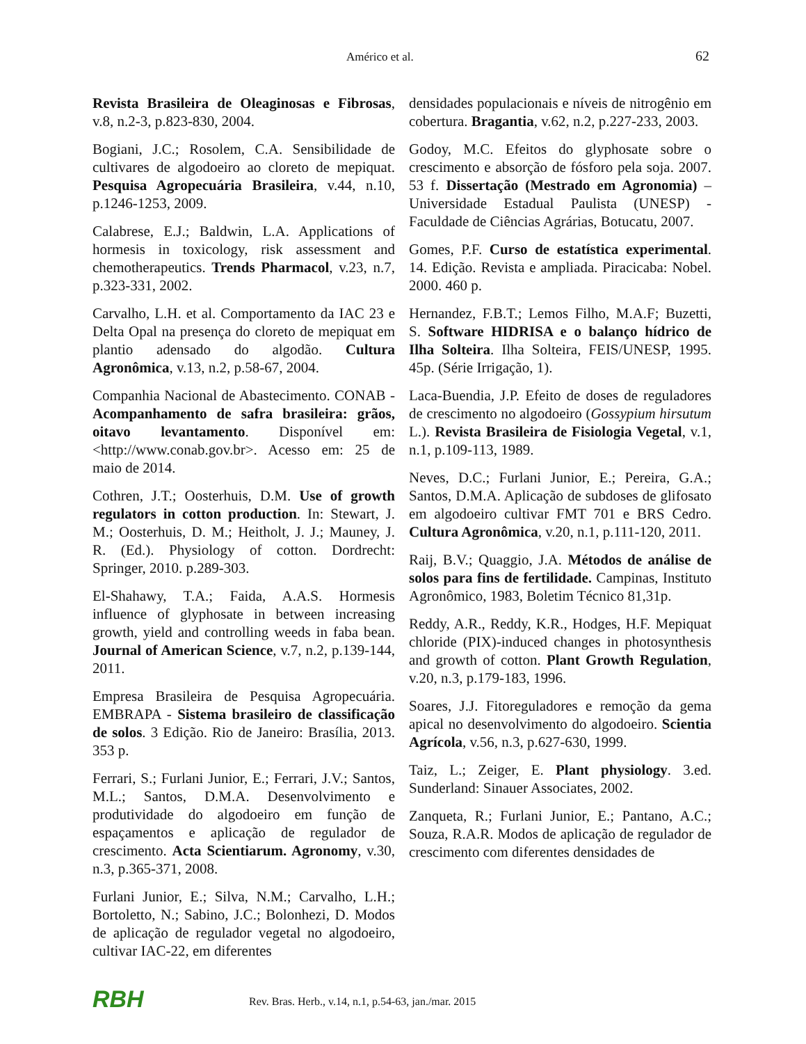Américo et al. 62
Revista Brasileira de Oleaginosas e Fibrosas, v.8, n.2-3, p.823-830, 2004.
Bogiani, J.C.; Rosolem, C.A. Sensibilidade de cultivares de algodoeiro ao cloreto de mepiquat. Pesquisa Agropecuária Brasileira, v.44, n.10, p.1246-1253, 2009.
Calabrese, E.J.; Baldwin, L.A. Applications of hormesis in toxicology, risk assessment and chemotherapeutics. Trends Pharmacol, v.23, n.7, p.323-331, 2002.
Carvalho, L.H. et al. Comportamento da IAC 23 e Delta Opal na presença do cloreto de mepiquat em plantio adensado do algodão. Cultura Agronômica, v.13, n.2, p.58-67, 2004.
Companhia Nacional de Abastecimento. CONAB - Acompanhamento de safra brasileira: grãos, oitavo levantamento. Disponível em: <http://www.conab.gov.br>. Acesso em: 25 de maio de 2014.
Cothren, J.T.; Oosterhuis, D.M. Use of growth regulators in cotton production. In: Stewart, J. M.; Oosterhuis, D. M.; Heitholt, J. J.; Mauney, J. R. (Ed.). Physiology of cotton. Dordrecht: Springer, 2010. p.289-303.
El-Shahawy, T.A.; Faida, A.A.S. Hormesis influence of glyphosate in between increasing growth, yield and controlling weeds in faba bean. Journal of American Science, v.7, n.2, p.139-144, 2011.
Empresa Brasileira de Pesquisa Agropecuária. EMBRAPA - Sistema brasileiro de classificação de solos. 3 Edição. Rio de Janeiro: Brasília, 2013. 353 p.
Ferrari, S.; Furlani Junior, E.; Ferrari, J.V.; Santos, M.L.; Santos, D.M.A. Desenvolvimento e produtividade do algodoeiro em função de espaçamentos e aplicação de regulador de crescimento. Acta Scientiarum. Agronomy, v.30, n.3, p.365-371, 2008.
Furlani Junior, E.; Silva, N.M.; Carvalho, L.H.; Bortoletto, N.; Sabino, J.C.; Bolonhezi, D. Modos de aplicação de regulador vegetal no algodoeiro, cultivar IAC-22, em diferentes
densidades populacionais e níveis de nitrogênio em cobertura. Bragantia, v.62, n.2, p.227-233, 2003.
Godoy, M.C. Efeitos do glyphosate sobre o crescimento e absorção de fósforo pela soja. 2007. 53 f. Dissertação (Mestrado em Agronomia) – Universidade Estadual Paulista (UNESP) - Faculdade de Ciências Agrárias, Botucatu, 2007.
Gomes, P.F. Curso de estatística experimental. 14. Edição. Revista e ampliada. Piracicaba: Nobel. 2000. 460 p.
Hernandez, F.B.T.; Lemos Filho, M.A.F; Buzetti, S. Software HIDRISA e o balanço hídrico de Ilha Solteira. Ilha Solteira, FEIS/UNESP, 1995. 45p. (Série Irrigação, 1).
Laca-Buendia, J.P. Efeito de doses de reguladores de crescimento no algodoeiro (Gossypium hirsutum L.). Revista Brasileira de Fisiologia Vegetal, v.1, n.1, p.109-113, 1989.
Neves, D.C.; Furlani Junior, E.; Pereira, G.A.; Santos, D.M.A. Aplicação de subdoses de glifosato em algodoeiro cultivar FMT 701 e BRS Cedro. Cultura Agronômica, v.20, n.1, p.111-120, 2011.
Raij, B.V.; Quaggio, J.A. Métodos de análise de solos para fins de fertilidade. Campinas, Instituto Agronômico, 1983, Boletim Técnico 81,31p.
Reddy, A.R., Reddy, K.R., Hodges, H.F. Mepiquat chloride (PIX)-induced changes in photosynthesis and growth of cotton. Plant Growth Regulation, v.20, n.3, p.179-183, 1996.
Soares, J.J. Fitoreguladores e remoção da gema apical no desenvolvimento do algodoeiro. Scientia Agrícola, v.56, n.3, p.627-630, 1999.
Taiz, L.; Zeiger, E. Plant physiology. 3.ed. Sunderland: Sinauer Associates, 2002.
Zanqueta, R.; Furlani Junior, E.; Pantano, A.C.; Souza, R.A.R. Modos de aplicação de regulador de crescimento com diferentes densidades de
RBH Rev. Bras. Herb., v.14, n.1, p.54-63, jan./mar. 2015